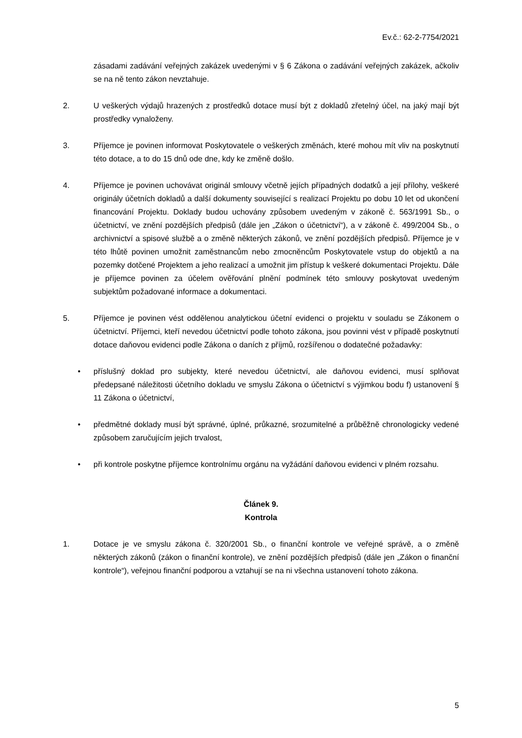Ev.č.: 62-2-7754/2021
zásadami zadávání veřejných zakázek uvedenými v § 6 Zákona o zadávání veřejných zakázek, ačkoliv se na ně tento zákon nevztahuje.
2. U veškerých výdajů hrazených z prostředků dotace musí být z dokladů zřetelný účel, na jaký mají být prostředky vynaloženy.
3. Příjemce je povinen informovat Poskytovatele o veškerých změnách, které mohou mít vliv na poskytnutí této dotace, a to do 15 dnů ode dne, kdy ke změně došlo.
4. Příjemce je povinen uchovávat originál smlouvy včetně jejích případných dodatků a její přílohy, veškeré originály účetních dokladů a další dokumenty související s realizací Projektu po dobu 10 let od ukončení financování Projektu. Doklady budou uchovány způsobem uvedeným v zákoně č. 563/1991 Sb., o účetnictví, ve znění pozdějších předpisů (dále jen „Zákon o účetnictví“), a v zákoně č. 499/2004 Sb., o archivnictví a spisové službě a o změně některých zákonů, ve znění pozdějších předpisů. Příjemce je v této lhůtě povinen umožnit zaměstnancům nebo zmocněncům Poskytovatele vstup do objektů a na pozemky dotčené Projektem a jeho realizací a umožnit jim přístup k veškeré dokumentaci Projektu. Dále je příjemce povinen za účelem ověřování plnění podmínek této smlouvy poskytovat uvedeným subjektům požadované informace a dokumentaci.
5. Příjemce je povinen vést oddělenou analytickou účetní evidenci o projektu v souladu se Zákonem o účetnictví. Příjemci, kteří nevedou účetnictví podle tohoto zákona, jsou povinni vést v případě poskytnutí dotace daňovou evidenci podle Zákona o daních z příjmů, rozšířenou o dodatečné požadavky:
• příslušný doklad pro subjekty, které nevedou účetnictví, ale daňovou evidenci, musí splňovat předepsané náležitosti účetního dokladu ve smyslu Zákona o účetnictví s výjimkou bodu f) ustanovení § 11 Zákona o účetnictví,
• předmětné doklady musí být správné, úplné, průkazné, srozumitelné a průběžně chronologicky vedené způsobem zaručujícím jejich trvalost,
• při kontrole poskytne příjemce kontrolnímu orgánu na vyžádání daňovou evidenci v plném rozsahu.
Článek 9.
Kontrola
1. Dotace je ve smyslu zákona č. 320/2001 Sb., o finanční kontrole ve veřejné správě, a o změně některých zákonů (zákon o finanční kontrole), ve znění pozdějších předpisů (dále jen „Zákon o finanční kontrole“), veřejnou finanční podporou a vztahují se na ni všechna ustanovení tohoto zákona.
5